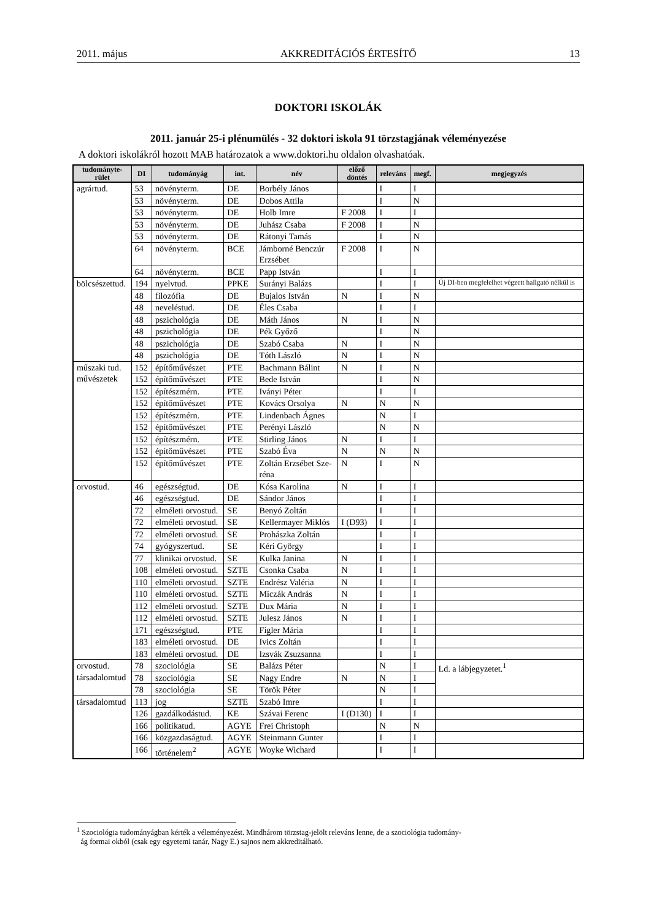2011. május AKKREDITÁCIÓS ÉRTESÍTŐ 13
DOKTORI ISKOLÁK
2011. január 25-i plénumülés - 32 doktori iskola 91 törzstagjának véleményezése
A doktori iskolákról hozott MAB határozatok a www.doktori.hu oldalon olvashatóak.
| tudományte- rület | DI | tudományág | int. | név | előző döntés | releváns | megf. | megjegyzés |
| --- | --- | --- | --- | --- | --- | --- | --- | --- |
| agrártud. | 53 | növényterm. | DE | Borbély János | | I | I | |
| | 53 | növényterm. | DE | Dobos Attila | | I | N | |
| | 53 | növényterm. | DE | Holb Imre | F 2008 | I | I | |
| | 53 | növényterm. | DE | Juhász Csaba | F 2008 | I | N | |
| | 53 | növényterm. | DE | Rátonyi Tamás | | I | N | |
| | 64 | növényterm. | BCE | Jámborné Benczúr Erzsébet | F 2008 | I | N | |
| | 64 | növényterm. | BCE | Papp István | | I | I | |
| bölcsészettud. | 194 | nyelvtud. | PPKE | Surányi Balázs | | I | I | Új DI-ben megfelelhet végzett hallgató nélkül is |
| | 48 | filozófia | DE | Bujalos István | N | I | N | |
| | 48 | neveléstud. | DE | Éles Csaba | | I | I | |
| | 48 | pszichológia | DE | Máth János | N | I | N | |
| | 48 | pszichológia | DE | Pék Győző | | I | N | |
| | 48 | pszichológia | DE | Szabó Csaba | N | I | N | |
| | 48 | pszichológia | DE | Tóth László | N | I | N | |
| műszaki tud. művészetek | 152 | építőművészet | PTE | Bachmann Bálint | N | I | N | |
| | 152 | építőművészet | PTE | Bede István | | I | N | |
| | 152 | építészmérn. | PTE | Iványi Péter | | I | I | |
| | 152 | építőművészet | PTE | Kovács Orsolya | N | N | N | |
| | 152 | építészmérn. | PTE | Lindenbach Ágnes | | N | I | |
| | 152 | építőművészet | PTE | Perényi László | | N | N | |
| | 152 | építészmérn. | PTE | Stirling János | N | I | I | |
| | 152 | építőművészet | PTE | Szabó Éva | N | N | N | |
| | 152 | építőművészet | PTE | Zoltán Erzsébet Sze- réna | N | I | N | |
| orvostud. | 46 | egészségtud. | DE | Kósa Karolina | N | I | I | |
| | 46 | egészségtud. | DE | Sándor János | | I | I | |
| | 72 | elméleti orvostud. | SE | Benyó Zoltán | | I | I | |
| | 72 | elméleti orvostud. | SE | Kellermayer Miklós | I (D93) | I | I | |
| | 72 | elméleti orvostud. | SE | Prohászka Zoltán | | I | I | |
| | 74 | gyógyszertud. | SE | Kéri György | | I | I | |
| | 77 | klinikai orvostud. | SE | Kulka Janina | N | I | I | |
| | 108 | elméleti orvostud. | SZTE | Csonka Csaba | N | I | I | |
| | 110 | elméleti orvostud. | SZTE | Endrész Valéria | N | I | I | |
| | 110 | elméleti orvostud. | SZTE | Miczák András | N | I | I | |
| | 112 | elméleti orvostud. | SZTE | Dux Mária | N | I | I | |
| | 112 | elméleti orvostud. | SZTE | Julesz János | N | I | I | |
| | 171 | egészségtud. | PTE | Figler Mária | | I | I | |
| | 183 | elméleti orvostud. | DE | Ivics Zoltán | | I | I | |
| | 183 | elméleti orvostud. | DE | Izsvák Zsuzsanna | | I | I | |
| orvostud. társadalomtud | 78 | szociológia | SE | Balázs Péter | | N | I | Ld. a lábjegyzetet.<sup>1</sup> |
| | 78 | szociológia | SE | Nagy Endre | N | N | I | |
| | 78 | szociológia | SE | Török Péter | | N | I | |
| társadalomtud | 113 | jog | SZTE | Szabó Imre | | I | I | |
| | 126 | gazdálkodástud. | KE | Szávai Ferenc | I (D130) | I | I | |
| | 166 | politikatud. | AGYE | Frei Christoph | | N | N | |
| | 166 | közgazdaságtud. | AGYE | Steinmann Gunter | | I | I | |
| | 166 | történelem<sup>2</sup> | AGYE | Woyke Wichard | | I | I | |
<sup>1</sup> Szociológia tudományágban kérték a véleményezést. Mindhárom törzstag-jelölt releváns lenne, de a szociológia tudomány-
ág formai okból (csak egy egyetemi tanár, Nagy E.) sajnos nem akkreditálható.